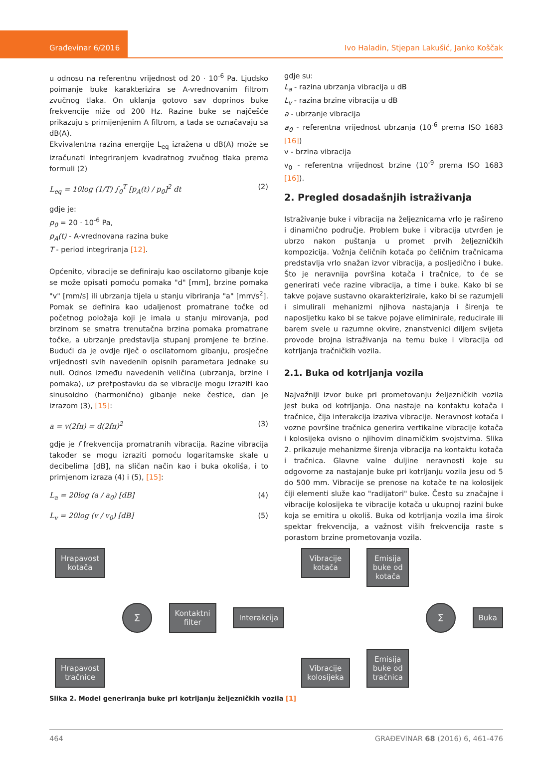Građevinar 6/2016
Ivo Haladin, Stjepan Lakušić, Janko Koščak
u odnosu na referentnu vrijednost od 20 · 10<sup>-6</sup> Pa. Ljudsko poimanje buke karakterizira se A-vrednovanim filtrom zvučnog tlaka. On uklanja gotovo sav doprinos buke frekvencije niže od 200 Hz. Razine buke se najčešće prikazuju s primijenjenim A filtrom, a tada se označavaju sa dB(A).
Ekvivalentna razina energije L<sub>eq</sub> izražena u dB(A) može se izračunati integriranjem kvadratnog zvučnog tlaka prema formuli (2)
L<sub>eq</sub> = 10log (1/T) ∫<sub>0</sub><sup>T</sup> [p<sub>A</sub>(t) / p<sub>0</sub>]<sup>2</sup> dt (2)
gdje je:
p<sub>0</sub> = 20 · 10<sup>-6</sup> Pa,
p<sub>A</sub>(t) - A-vrednovana razina buke
T - period integriranja [12].
Općenito, vibracije se definiraju kao oscilatorno gibanje koje se može opisati pomoću pomaka "d" [mm], brzine pomaka "v" [mm/s] ili ubrzanja tijela u stanju vibriranja "a" [mm/s<sup>2</sup>]. Pomak se definira kao udaljenost promatrane točke od početnog položaja koji je imala u stanju mirovanja, pod brzinom se smatra trenutačna brzina pomaka promatrane točke, a ubrzanje predstavlja stupanj promjene te brzine. Budući da je ovdje riječ o oscilatornom gibanju, prosječne vrijednosti svih navedenih opisnih parametara jednake su nuli. Odnos između navedenih veličina (ubrzanja, brzine i pomaka), uz pretpostavku da se vibracije mogu izraziti kao sinusoidno (harmonično) gibanje neke čestice, dan je izrazom (3), [15]:
a = v(2fπ) = d(2fπ)<sup>2</sup> (3)
gdje je f frekvencija promatranih vibracija. Razine vibracija također se mogu izraziti pomoću logaritamske skale u decibelima [dB], na sličan način kao i buka okoliša, i to primjenom izraza (4) i (5), [15]:
L<sub>a</sub> = 20log (a / a<sub>0</sub>) [dB] (4)
L<sub>v</sub> = 20log (v / v<sub>0</sub>) [dB] (5)
gdje su:
L<sub>a</sub> - razina ubrzanja vibracija u dB
L<sub>v</sub> - razina brzine vibracija u dB
a - ubrzanje vibracija
a<sub>0</sub> - referentna vrijednost ubrzanja (10<sup>-6</sup> prema ISO 1683 [16])
v - brzina vibracija
v<sub>0</sub> - referentna vrijednost brzine (10<sup>-9</sup> prema ISO 1683 [16]).
2. Pregled dosadašnjih istraživanja
Istraživanje buke i vibracija na željeznicama vrlo je rašireno i dinamično područje. Problem buke i vibracija utvrđen je ubrzo nakon puštanja u promet prvih željezničkih kompozicija. Vožnja čeličnih kotača po čeličnim tračnicama predstavlja vrlo snažan izvor vibracija, a posljedično i buke. Što je neravnija površina kotača i tračnice, to će se generirati veće razine vibracija, a time i buke. Kako bi se takve pojave sustavno okarakterizirale, kako bi se razumjeli i simulirali mehanizmi njihova nastajanja i širenja te naposljetku kako bi se takve pojave eliminirale, reducirale ili barem svele u razumne okvire, znanstvenici diljem svijeta provode brojna istraživanja na temu buke i vibracija od kotrljanja tračničkih vozila.
2.1. Buka od kotrljanja vozila
Najvažniji izvor buke pri prometovanju željezničkih vozila jest buka od kotrljanja. Ona nastaje na kontaktu kotača i tračnice, čija interakcija izaziva vibracije. Neravnost kotača i vozne površine tračnica generira vertikalne vibracije kotača i kolosijeka ovisno o njihovim dinamičkim svojstvima. Slika 2. prikazuje mehanizme širenja vibracija na kontaktu kotača i tračnica. Glavne valne duljine neravnosti koje su odgovorne za nastajanje buke pri kotrljanju vozila jesu od 5 do 500 mm. Vibracije se prenose na kotače te na kolosijek čiji elementi služe kao "radijatori" buke. Često su značajne i vibracije kolosijeka te vibracije kotača u ukupnoj razini buke koja se emitira u okoliš. Buka od kotrljanja vozila ima širok spektar frekvencija, a važnost viših frekvencija raste s porastom brzine prometovanja vozila.
Hrapavost
kotača
Hrapavost
tračnice
Σ
Kontaktni
filter
Interakcija
Vibracije
kotača
Vibracije
kolosijeka
Emisija
buke od
kotača
Emisija
buke od
tračnica
Σ
Buka
Slika 2. Model generiranja buke pri kotrljanju željezničkih vozila [1]
464 GRAĐEVINAR 68 (2016) 6, 461-476